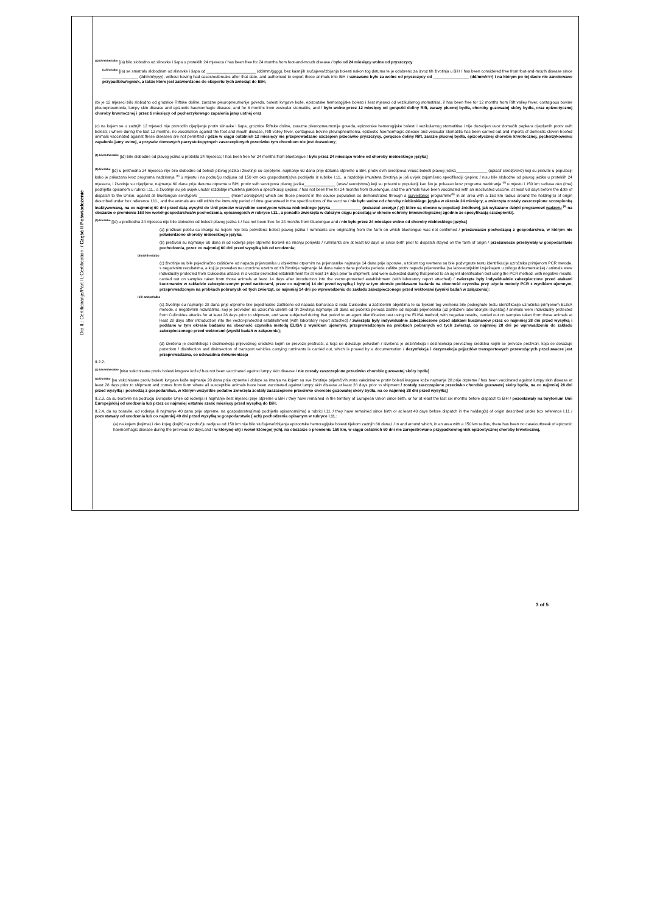Dio II.: Certificiranje/Part II.:Certification: / Część II Poświadczenie
<sup>(1)bilo/either/albo</sup> [(a) bilo slobodno od slinavke i šapa u proteklih 24 mjeseca / has been free for 24 months from foot-and-mouth disease / było od 24 miesięcy wolne od pryszczycy
<sup>(1)ili/or/albo</sup> [(a) se smatralo slobodnim od slinavke i šapa od ______________________ (dd/mm/gggg), bez kasnijih slučajeva/izbijanja bolesti nakon tog datuma te je odobreno za izvoz tih životinja u BiH / has been considered free from foot-and-mouth disease since ________________ (dd/mm/yyyy), without having had cases/outbreaks after that date, and authorised to export these animals into BiH / uznawane było za wolne od pryszczycy od ________________ (dd/mm/rrrr) i na którym po tej dacie nie zanotowano przypadków/ognisk, a także które jest zatwierdzone do eksportu tych zwierząt do BiH;
(b) je 12 mjeseci bilo slobodno od groznice Riftske doline, zarazne pleuropneumonije goveda, bolesti kvrgave kože, epizootske hemoragijske bolesti i šest mjeseci od vezikularnog stomatitisa, i/ has been free for 12 months from Rift valley fever, contagious bovine pleuropneumonia, lumpy skin disease and epizootic haemorrhagic disease, and for 6 months from vesicular stomatitis, and / było wolne przez 12 miesięcy od gorączki doliny Rift, zarazy płucnej bydła, choroby guzowatej skóry bydła, oraz epizootycznej choroby krwotocznej i przez 6 miesięcy od pęcherzykowego zapalenia jamy ustnej oraz
(c) na kojem se u zadnjih 12 mjeseci nije provodilo cijepljenje protiv slinavke i šapa, groznice Riftske doline, zarazne pleuropneumonije goveda, epizootske hemoragijske bolesti i vezikularnog stomatitisa i nije dozvoljen uvoz domaćih papkara cijepljenih protiv ovih bolesti; / where during the last 12 months, no vaccination against the foot and mouth disease, Rift valley fever, contagious bovine pleuropneumonia, epizootic haemorrhagic disease and vesicular stomatitis has been carried out and imports of domestic cloven-hoofed animals vaccinated against these diseases are not permitted / gdzie w ciągu ostatnich 12 miesięcy nie przeprowadzano szczepień przeciwko pryszczycy, gorączce doliny Rift, zarazie płucnej bydła, epizootycznej chorobie krwotocznej, pęcherzykowemu zapaleniu jamy ustnej, a przywóz domowych parzystokopytnych zaszczepionych przeciwko tym chorobom nie jest dozwolony;
<sup>(1) bilo/either/albo</sup> [(d) bile slobodne od plavog jezika u protekla 24 mjeseca; / has been free for 24 months from bluetongue / było przez 24 miesiące wolne od choroby niebieskiego języka]
<sup>(1)ili/or/albo</sup> [(d) u prethodna 24 mjeseca nije bilo slobodno od bolesti plavog jezika i životinje su cijepljene, najmanje 60 dana prije datuma otpreme u BiH, protiv svih serotipova virusa bolesti plavog jezika______________ (upisati serotip/ove) koji su prisutni u populaciji kako je prikazano kroz programa nadziranja <sup>(6)</sup> u mjestu i na području radijusa od 150 km oko gospodarst(a)va podrijetla iz rubrike I.11., a razdoblje imuniteta životinja je još uvijek zajamčeno specifikaciji cjepiva; / nisu bile slobodne od plavog jezika u proteklih 24 mjeseca, i životinje su cijepljene, najmanje 60 dana prije datuma otpreme u BiH, protiv svih serotipova plavog jezika______________ (unesi serotip/ove) koji su prisutni u populaciji kao što je pokazao kroz programa nadziranja <sup>(6)</sup> u mjestu i 150 km radiusa oko (ima) podrijetla opisanom u rubrici I.11., a životinje su još uvijek unutar razdoblje imuniteta jamčen u specifikaciji cjepiva; / has not been free for 24 months from bluetongue, and the animals have been vaccinated with an inactivated vaccine, at least 60 days before the date of dispatch to the Union, against all bluetongue serotype/s ______________ (insert serotype/s) which are those present in the source population as demonstrated through a surveillance programme<sup>(6)</sup> in an area with a 150 km radius around the holding(s) of origin described under box reference I.11., and the animals are still within the immunity period of time guaranteed in the specifications of the vaccine / nie było wolne od choroby niebieskiego języka w okresie 24 miesięcy, a zwierzęta zostały zaszczepione szczepionką inaktywowaną, na co najmniej 60 dni przed datą wysyłki do Unii przeciw wszystkim serotypom wirusa niebieskiego języka______________ (wskazać serotyp (-y)) które są obecne w populacji źródłowej, jak wykazano dzięki programowi nadzoru <sup>(6)</sup> na obszarze o promieniu 150 km wokół gospodarstwa/w pochodzenia, opisanego/ch w rubryce I.11., a ponadto zwierzęta w dalszym ciągu pozostają w okresie ochrony immunologicznej zgodnie ze specyfikacją szczepionki].
<sup>(1)ili/or/albo</sup> [(d) u prethodna 24 mjeseca nije bilo slobodno od bolesti plavog jezika i: / has not been free for 24 months from bluetongue and / nie było przez 24 miesiące wolne od choroby niebieskiego języka]
(a) preživari potiču sa imanja na kojem nije bila potvrđena bolest plavog jezika / ruminants are originating from the farm on which bluetongue was not confirmed / przeżuwacze pochodzącą z gospodarstwa, w którym nie potwierdzono choroby niebieskiego języka;
(b) preživari su najmanje 60 dana ili od rođenja prije otpreme boravili na imanju porijekla / ruminants are at least 60 days or since birth prior to dispatch stayed on the farm of origin / przeżuwacze przebywały w gospodarstwie pochodzenia, przez co najmniej 60 dni przed wysyłką lub od urodzenia;
bilo/either/albo
(c) životinje su bile pojedinačno zaštićene od napada prijenosnika u objektima otpornim na prijenosnike najmanje 14 dana prije isporuke, a tokom tog vremena su bile podvrgnute testu identifikacije uzročnika primjenom PCR metode, s negativnim rezultatima, a koji je proveden na uzorcima uzetim od tih životinja najmanje 14 dana nakon dana početka perioda zaštite protiv napada prijenosnika (sa laboratorijskim izvještajem u prilogu dokumentacije) / animals were individually protected from Culicoides attacks in a vector-protected establishment for at least 14 days prior to shipment, and were subjected during that period to an agent identification test using the PCR method, with negative results, carried out on samples taken from those animals at least 14 days after introduction into the vector-protected establishment (with laboratory report attached) / zwierzęta były indywidualnie zabezpieczone przed atakami kuczmanów w zakładzie zabezpieczonym przed wektorami, przez co najmniej 14 dni przed wysyłką i były w tym okresie poddawane badaniu na obecność czynnika przy użyciu metody PCR z wynikiem ujemnym, przeprowadzonym na próbkach pobranych od tych zwierząt, co najmniej 14 dni po wprowadzeniu do zakładu zabezpieczonego przed wektorami (wyniki badań w załączeniu);
I;ili/ and;or/albo
(c) životinje su najmanje 28 dana prije otpreme bile pojedinačno zaštićene od napada komaraca iz roda Culicoides u zaštićenim objektima te su tijekom tog vremena bile podvrgnute testu identifikacije uzročnika primjenom ELISA metode, s negativnim rezultatima, koji je proveden na uzorcima uzetim od tih životinja najmanje 28 dana od početka perioda zaštite od napada prijenosnika (uz priloženi laboratorijski izvještaj) / animals were individually protected from Culicoides attacks for at least 28 days prior to shipment, and were subjected during that period to an agent identification test using the ELISA method, with negative results, carried out on samples taken from those animals at least 28 days after introduction into the vector-protected establishment (with laboratory report attached) / zwierzęta były indywidualnie zabezpieczone przed atakami kuczmanów przez co najmniej 28 dni przed wysyłką i poddane w tym okresie badaniu na obecność czynnika metodą ELISA z wynikiem ujemnym, przeprowadzonym na próbkach pobranych od tych zwierząt, co najmniej 28 dni po wprowadzeniu do zakładu zabezpieczonego przed wektorami (wyniki badań w załączeniu);
(d) izvršena je dezinfekcija i dezinsekcija prijevoznog sredstva kojim se prevoze preživači, a koja se dokazuje potvrdom / izvršena je dezinfekcija i dezinsekcija prevoznog sredstva kojim se prevoze preživari, koja se dokazuje potvrdom / disinfection and disinsection of transport vehicles carrying ruminants is carried out, which is proved by a documentation / dezynfekcja i dezynsekcja pojazdów transportowych przewożących przeżuwacze jest przeprowadzana, co udowadnia dokumentacja
II.2.2.
<sup>(1) bilo/either/albo</sup> [nisu vakcinisane protiv bolesti kvrgave kože;/ has not been vaccinated against lumpy skin disease / nie zostały zaszczepione przeciwko chorobie guzowatej skóry bydła]
<sup>(1)ili/or/albo</sup> [su vakcinisane protiv bolesti kvrgave kože najmanje 28 dana prije otpreme i dolaze sa imanja na kojem su sve životinje prijemčivih vrsta vakcinisane protiv bolesti kvrgave kože najmanje 28 prije otpreme / has been vaccinated against lumpy skin disease at least 28 days prior to shipment and comes from farm where all susceptible animals have been vaccinated against lumpy skin disease at least 28 days prior to shipment / zostały zaszczepione przeciwko chorobie guzowatej skóry bydła, na co najmniej 28 dni przed wysyłką i pochodzą z gospodarstwa, w którym wszystkie podatne zwierzęta zostały zaszczepione przeciwko chorobie guzowatej skóry bydła, na co najmniej 28 dni przed wysyłką]
II.2.3. da su boravile na području Evropske Unije od rođenja ili najmanje šest mjeseci prije otpreme u BiH / they have remained in the territory of European Union since birth, or for at least the last six months before dispatch to BiH / pozostawały na terytorium Unii Europejskiej od urodzenia lub przez co najmniej ostatnie sześć miesięcy przed wysyłką do BiH;
II.2.4. da su boravile, od rođenja ili najmanje 40 dana prije otpreme, na gospodarstvu(ima) podrijetla opisanom(ima) u rubrici I.11.:/ they have remained since birth or at least 40 days before dispatch in the holding(s) of origin described under box reference I.11 / pozostawały od urodzenia lub co najmniej 40 dni przed wysyłką w gospodarstwie ( ach) pochodzenia opisanym w rubryce I.11.:
(a) na kojem (kojima) i oko kojeg (kojih) na području radijusa od 150 km nije bilo slučajeva/izbijanja epizootske hemoragijske bolesti tijekom zadnjih 60 dana,I / in and around which, in an area with a 150 km radius, there has been no case/outbreak of epizootic haemorrhagic disease during the previous 60 days,and / w którym(-ch) i wokół którego(-ych), na obszarze o promieniu 150 km, w ciągu ostatnich 60 dni nie zarejestrowano przypadków/ognisk epizootycznej choroby krwotocznej,
3 of 5